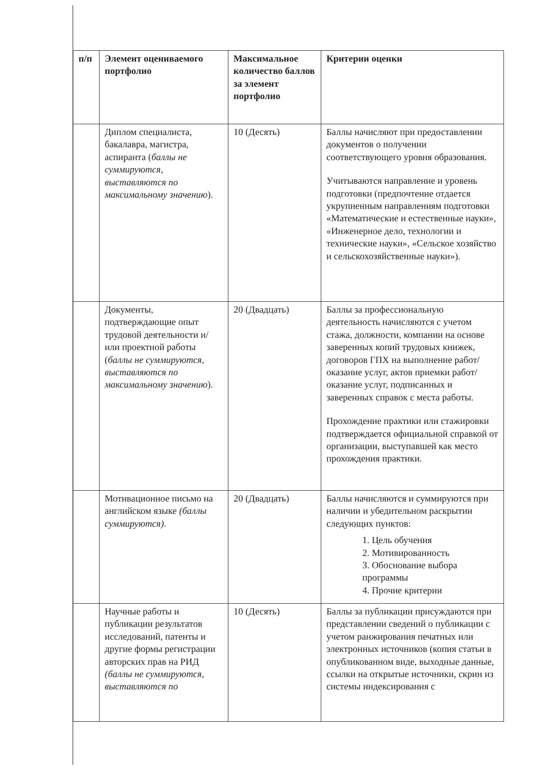| п/п | Элемент оцениваемого портфолио | Максимальное количество баллов за элемент портфолио | Критерии оценки |
| --- | --- | --- | --- |
| | Диплом специалиста, бакалавра, магистра, аспиранта ( баллы не суммируются, выставляются по максимальному значению ). | 10 (Десять) | Баллы начисляют при предоставлении документов о получении соответствующего уровня образования. Учитываются направление и уровень подготовки (предпочтение отдается укрупненным направлениям подготовки «Математические и естественные науки», «Инженерное дело, технологии и технические науки», «Сельское хозяйство и сельскохозяйственные науки»). |
| | Документы, подтверждающие опыт трудовой деятельности и/или проектной работы ( баллы не суммируются, выставляются по максимальному значению ). | 20 (Двадцать) | Баллы за профессиональную деятельность начисляются с учетом стажа, должности, компании на основе заверенных копий трудовых книжек, договоров ГПХ на выполнение работ/оказание услуг, актов приемки работ/оказание услуг, подписанных и заверенных справок с места работы. Прохождение практики или стажировки подтверждается официальной справкой от организации, выступавшей как место прохождения практики. |
| | Мотивационное письмо на английском языке (баллы суммируются) . | 20 (Двадцать) | Баллы начисляются и суммируются при наличии и убедительном раскрытии следующих пунктов: 1. Цель обучения 2. Мотивированность 3. Обоснование выбора программы 4. Прочие критерии |
| | Научные работы и публикации результатов исследований, патенты и другие формы регистрации авторских прав на РИД (баллы не суммируются, выставляются по | 10 (Десять) | Баллы за публикации присуждаются при представлении сведений о публикации с учетом ранжирования печатных или электронных источников (копия статьи в опубликованном виде, выходные данные, ссылки на открытые источники, скрин из системы индексирования с |